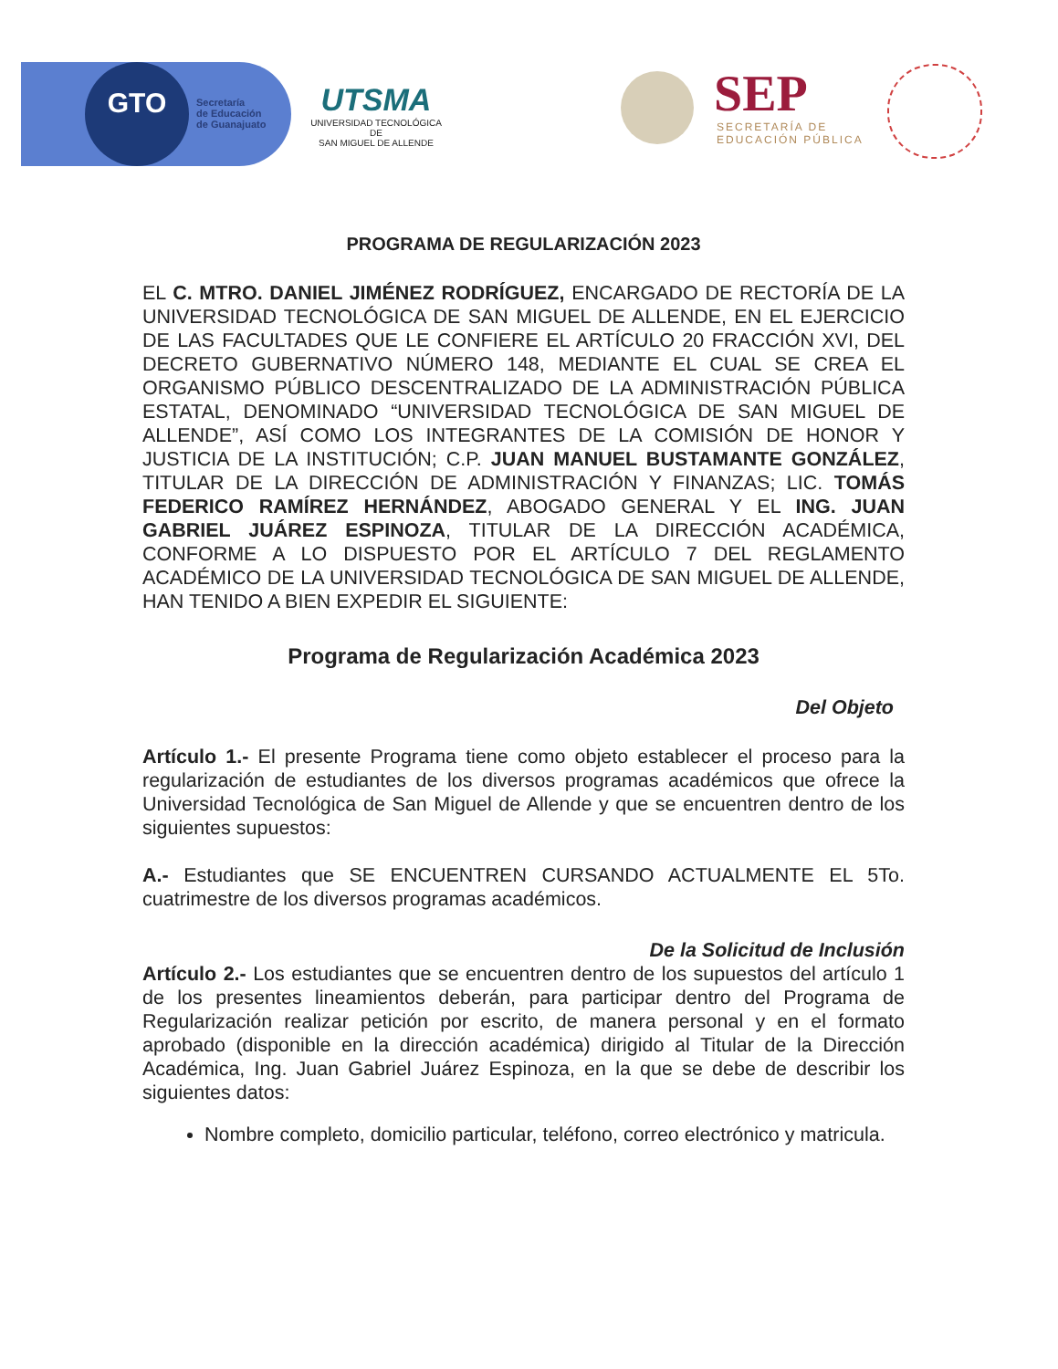GTO
Secretaría
de Educación
de Guanajuato
UTSMA
UNIVERSIDAD TECNOLÓGICA DE
SAN MIGUEL DE ALLENDE
SEP
SECRETARÍA DE
EDUCACIÓN PÚBLICA
PROGRAMA DE REGULARIZACIÓN 2023
EL C. MTRO. DANIEL JIMÉNEZ RODRÍGUEZ, ENCARGADO DE RECTORÍA DE LA UNIVERSIDAD TECNOLÓGICA DE SAN MIGUEL DE ALLENDE, EN EL EJERCICIO DE LAS FACULTADES QUE LE CONFIERE EL ARTÍCULO 20 FRACCIÓN XVI, DEL DECRETO GUBERNATIVO NÚMERO 148, MEDIANTE EL CUAL SE CREA EL ORGANISMO PÚBLICO DESCENTRALIZADO DE LA ADMINISTRACIÓN PÚBLICA ESTATAL, DENOMINADO “UNIVERSIDAD TECNOLÓGICA DE SAN MIGUEL DE ALLENDE”, ASÍ COMO LOS INTEGRANTES DE LA COMISIÓN DE HONOR Y JUSTICIA DE LA INSTITUCIÓN; C.P. JUAN MANUEL BUSTAMANTE GONZÁLEZ, TITULAR DE LA DIRECCIÓN DE ADMINISTRACIÓN Y FINANZAS; LIC. TOMÁS FEDERICO RAMÍREZ HERNÁNDEZ, ABOGADO GENERAL Y EL ING. JUAN GABRIEL JUÁREZ ESPINOZA, TITULAR DE LA DIRECCIÓN ACADÉMICA, CONFORME A LO DISPUESTO POR EL ARTÍCULO 7 DEL REGLAMENTO ACADÉMICO DE LA UNIVERSIDAD TECNOLÓGICA DE SAN MIGUEL DE ALLENDE, HAN TENIDO A BIEN EXPEDIR EL SIGUIENTE:
Programa de Regularización Académica 2023
Del Objeto
Artículo 1.- El presente Programa tiene como objeto establecer el proceso para la regularización de estudiantes de los diversos programas académicos que ofrece la Universidad Tecnológica de San Miguel de Allende y que se encuentren dentro de los siguientes supuestos:
A.- Estudiantes que SE ENCUENTREN CURSANDO ACTUALMENTE EL 5To. cuatrimestre de los diversos programas académicos.
De la Solicitud de Inclusión
Artículo 2.- Los estudiantes que se encuentren dentro de los supuestos del artículo 1 de los presentes lineamientos deberán, para participar dentro del Programa de Regularización realizar petición por escrito, de manera personal y en el formato aprobado (disponible en la dirección académica) dirigido al Titular de la Dirección Académica, Ing. Juan Gabriel Juárez Espinoza, en la que se debe de describir los siguientes datos:
Nombre completo, domicilio particular, teléfono, correo electrónico y matricula.